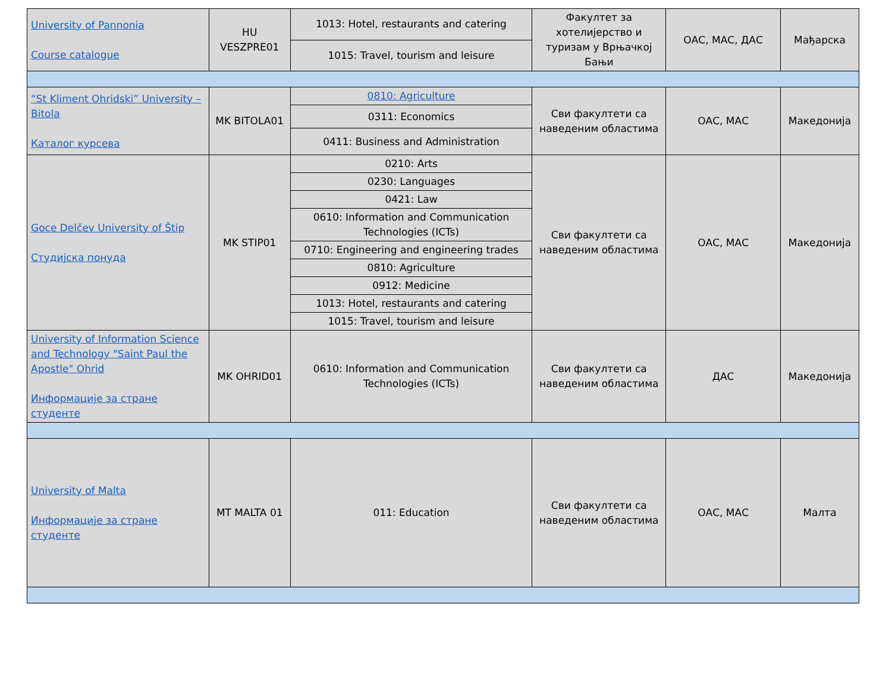| University of Pannonia Course catalogue | HU VESZPRE01 | 1013: Hotel, restaurants and catering | Факултет за хотелијерство и туризам у Врњачкој Бањи | ОАС, МАС, ДАС | Мађарска |
| | | 1015: Travel, tourism and leisure | | | |
| “St Kliment Ohridski” University – Bitola Каталог курсева | MK BITOLA01 | 0810: Agriculture | Сви факултети са наведеним областима | ОАС, МАС | Македонија |
| | | 0311: Economics | | | |
| | | 0411: Business and Administration | | | |
| Goce Delčev University of Štip Студијска понуда | MK STIP01 | 0210: Arts | Сви факултети са наведеним областима | ОАС, МАС | Македонија |
| | | 0230: Languages | | | |
| | | 0421: Law | | | |
| | | 0610: Information and Communication Technologies (ICTs) | | | |
| | | 0710: Engineering and engineering trades | | | |
| | | 0810: Agriculture | | | |
| | | 0912: Medicine | | | |
| | | 1013: Hotel, restaurants and catering | | | |
| | | 1015: Travel, tourism and leisure | | | |
| University of Information Science and Technology "Saint Paul the Apostle" Ohrid Информације за стране студенте | MK OHRID01 | 0610: Information and Communication Technologies (ICTs) | Сви факултети са наведеним областима | ДАС | Македонија |
| University of Malta Информације за стране студенте | MT MALTA 01 | 011: Education | Сви факултети са наведеним областима | ОАС, МАС | Малта |